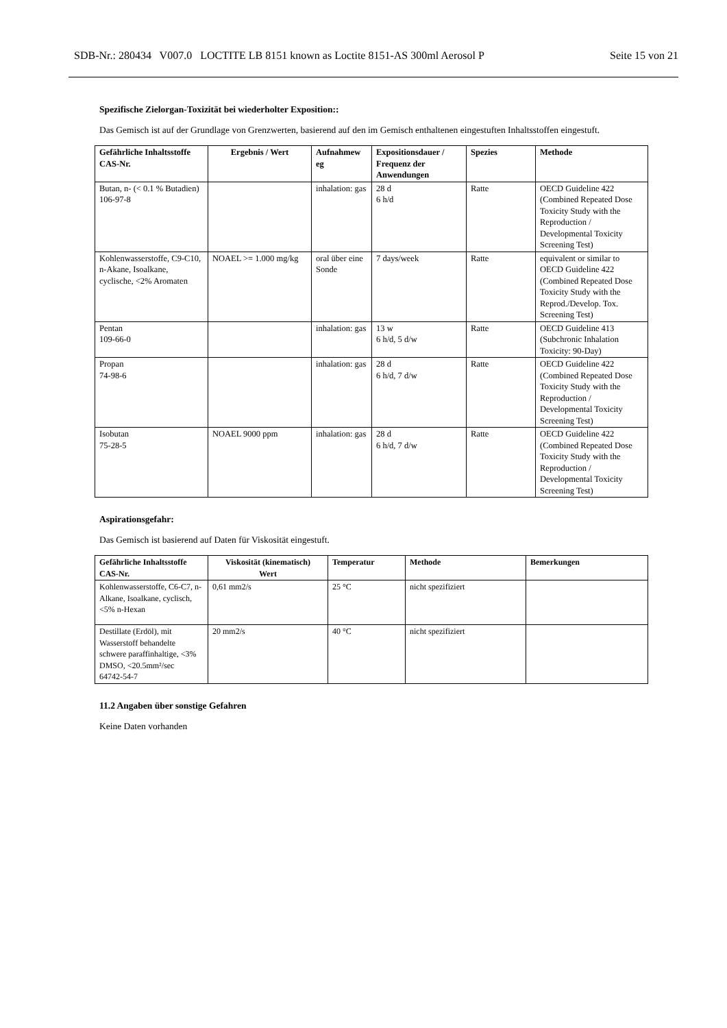SDB-Nr.: 280434 V007.0 LOCTITE LB 8151 known as Loctite 8151-AS 300ml Aerosol P Seite 15 von 21
Spezifische Zielorgan-Toxizität bei wiederholter Exposition::
Das Gemisch ist auf der Grundlage von Grenzwerten, basierend auf den im Gemisch enthaltenen eingestuften Inhaltsstoffen eingestuft.
| Gefährliche Inhaltsstoffe CAS-Nr. | Ergebnis / Wert | Aufnahmew eg | Expositionsdauer / Frequenz der Anwendungen | Spezies | Methode |
| --- | --- | --- | --- | --- | --- |
| Butan, n- (< 0.1 % Butadien) 106-97-8 | | inhalation: gas | 28 d 6 h/d | Ratte | OECD Guideline 422 (Combined Repeated Dose Toxicity Study with the Reproduction / Developmental Toxicity Screening Test) |
| Kohlenwasserstoffe, C9-C10, n-Akane, Isoalkane, cyclische, <2% Aromaten | NOAEL >= 1.000 mg/kg | oral über eine Sonde | 7 days/week | Ratte | equivalent or similar to OECD Guideline 422 (Combined Repeated Dose Toxicity Study with the Reprod./Develop. Tox. Screening Test) |
| Pentan 109-66-0 | | inhalation: gas | 13 w 6 h/d, 5 d/w | Ratte | OECD Guideline 413 (Subchronic Inhalation Toxicity: 90-Day) |
| Propan 74-98-6 | | inhalation: gas | 28 d 6 h/d, 7 d/w | Ratte | OECD Guideline 422 (Combined Repeated Dose Toxicity Study with the Reproduction / Developmental Toxicity Screening Test) |
| Isobutan 75-28-5 | NOAEL 9000 ppm | inhalation: gas | 28 d 6 h/d, 7 d/w | Ratte | OECD Guideline 422 (Combined Repeated Dose Toxicity Study with the Reproduction / Developmental Toxicity Screening Test) |
Aspirationsgefahr:
Das Gemisch ist basierend auf Daten für Viskosität eingestuft.
| Gefährliche Inhaltsstoffe CAS-Nr. | Viskosität (kinematisch) Wert | Temperatur | Methode | Bemerkungen |
| --- | --- | --- | --- | --- |
| Kohlenwasserstoffe, C6-C7, n-Alkane, Isoalkane, cyclisch, <5% n-Hexan | 0,61 mm2/s | 25 °C | nicht spezifiziert | |
| Destillate (Erdöl), mit Wasserstoff behandelte schwere paraffinhaltige, <3% DMSO, <20.5mm²/sec 64742-54-7 | 20 mm2/s | 40 °C | nicht spezifiziert | |
11.2 Angaben über sonstige Gefahren
Keine Daten vorhanden